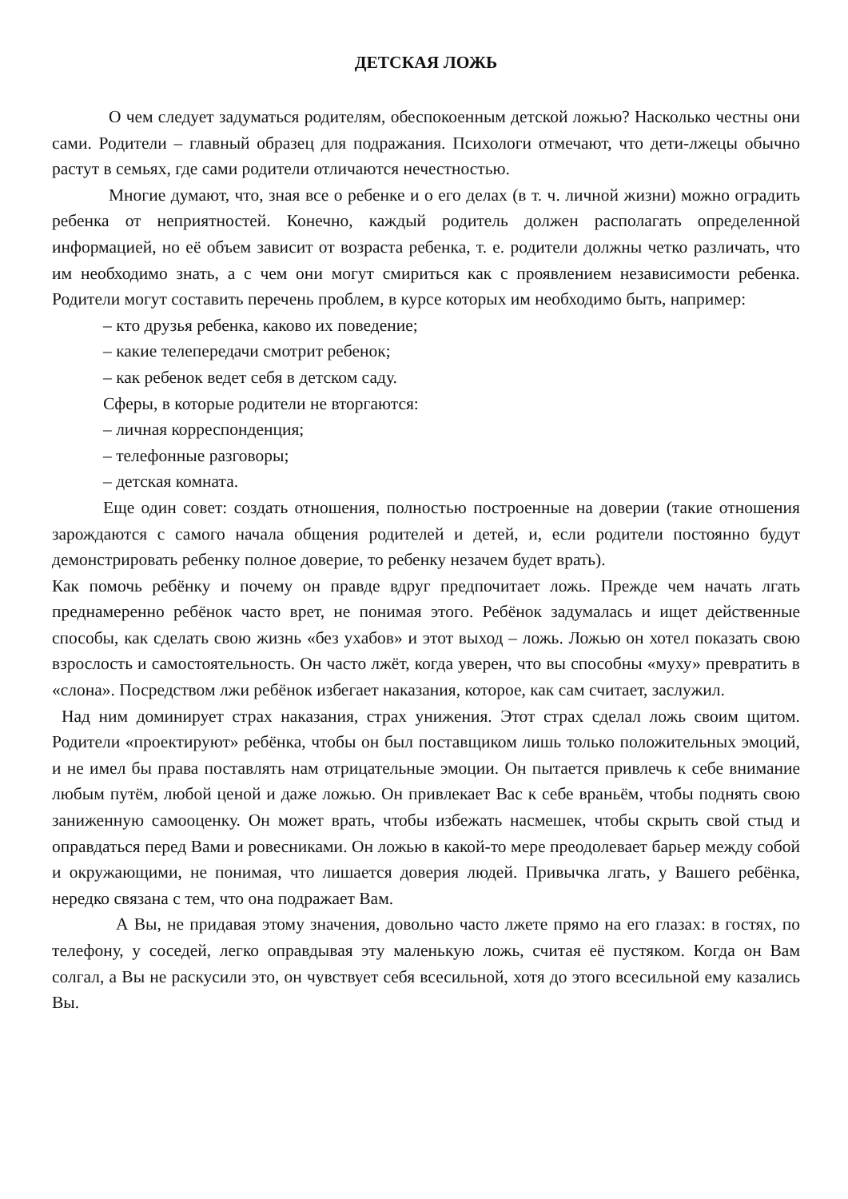ДЕТСКАЯ ЛОЖЬ
О чем следует задуматься родителям, обеспокоенным детской ложью? Насколько честны они сами. Родители – главный образец для подражания. Психологи отмечают, что дети-лжецы обычно растут в семьях, где сами родители отличаются нечестностью.
Многие думают, что, зная все о ребенке и о его делах (в т. ч. личной жизни) можно оградить ребенка от неприятностей. Конечно, каждый родитель должен располагать определенной информацией, но её объем зависит от возраста ребенка, т. е. родители должны четко различать, что им необходимо знать, а с чем они могут смириться как с проявлением независимости ребенка. Родители могут составить перечень проблем, в курсе которых им необходимо быть, например:
– кто друзья ребенка, каково их поведение;
– какие телепередачи смотрит ребенок;
– как ребенок ведет себя в детском саду.
Сферы, в которые родители не вторгаются:
– личная корреспонденция;
– телефонные разговоры;
– детская комната.
Еще один совет: создать отношения, полностью построенные на доверии (такие отношения зарождаются с самого начала общения родителей и детей, и, если родители постоянно будут демонстрировать ребенку полное доверие, то ребенку незачем будет врать).
Как помочь ребёнку и почему он правде вдруг предпочитает ложь. Прежде чем начать лгать преднамеренно ребёнок часто врет, не понимая этого. Ребёнок задумалась и ищет действенные способы, как сделать свою жизнь «без ухабов» и этот выход – ложь. Ложью он хотел показать свою взрослость и самостоятельность. Он часто лжёт, когда уверен, что вы способны «муху» превратить в «слона». Посредством лжи ребёнок избегает наказания, которое, как сам считает, заслужил.
Над ним доминирует страх наказания, страх унижения. Этот страх сделал ложь своим щитом. Родители «проектируют» ребёнка, чтобы он был поставщиком лишь только положительных эмоций, и не имел бы права поставлять нам отрицательные эмоции. Он пытается привлечь к себе внимание любым путём, любой ценой и даже ложью. Он привлекает Вас к себе враньём, чтобы поднять свою заниженную самооценку. Он может врать, чтобы избежать насмешек, чтобы скрыть свой стыд и оправдаться перед Вами и ровесниками. Он ложью в какой-то мере преодолевает барьер между собой и окружающими, не понимая, что лишается доверия людей. Привычка лгать, у Вашего ребёнка, нередко связана с тем, что она подражает Вам.
А Вы, не придавая этому значения, довольно часто лжете прямо на его глазах: в гостях, по телефону, у соседей, легко оправдывая эту маленькую ложь, считая её пустяком. Когда он Вам солгал, а Вы не раскусили это, он чувствует себя всесильной, хотя до этого всесильной ему казались Вы.